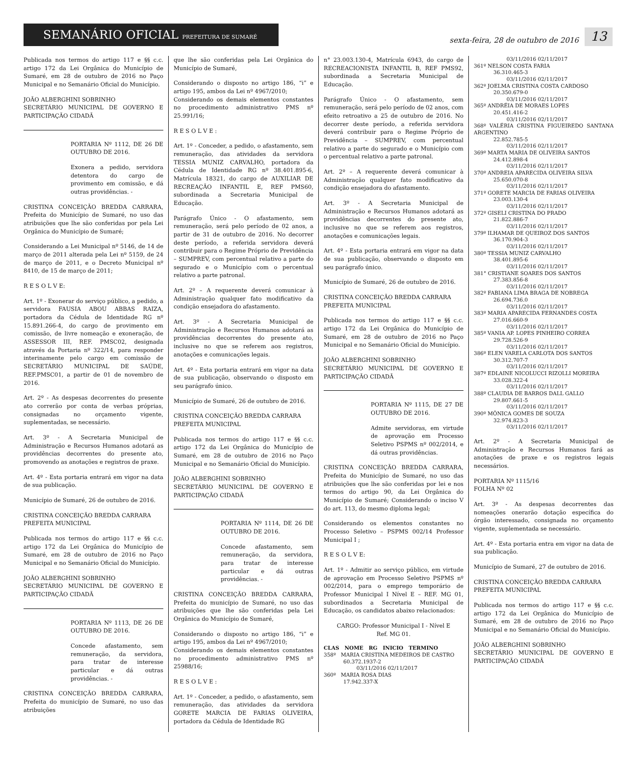SEMANÁRIO OFICIAL PREFEITURA DE SUMARÉ
sexta-feira, 28 de outubro de 2016
13
Publicada nos termos do artigo 117 e §§ c.c. artigo 172 da Lei Orgânica do Município de Sumaré, em 28 de outubro de 2016 no Paço Municipal e no Semanário Oficial do Município.
JOÃO ALBERGHINI SOBRINHO
SECRETÁRIO MUNICIPAL DE GOVERNO E PARTICIPAÇÃO CIDADÃ
PORTARIA Nº 1112, DE 26 DE OUTUBRO DE 2016.
Exonera a pedido, servidora detentora do cargo de provimento em comissão, e dá outras providências. -
CRISTINA CONCEIÇÃO BREDDA CARRARA, Prefeita do Município de Sumaré, no uso das atribuições que lhe são conferidas por pela Lei Orgânica do Município de Sumaré;
Considerando a Lei Municipal nº 5146, de 14 de março de 2011 alterada pela Lei nº 5159, de 24 de março de 2011, e o Decreto Municipal nº 8410, de 15 de março de 2011;
R E S O L V E:
Art. 1º - Exonerar do serviço público, a pedido, a servidora FAUSIA ABOU ABBAS RAIZA, portadora da Cédula de Identidade RG nº 15.891.266-4, do cargo de provimento em comissão, de livre nomeação e exoneração, de ASSESSOR III, REF. PMSC02, designada através da Portaria nº 322/14, para responder interinamente pelo cargo em comissão de SECRETÁRIO MUNICIPAL DE SAÚDE, REF.PMSC01, a partir de 01 de novembro de 2016.
Art. 2º - As despesas decorrentes do presente ato correrão por conta de verbas próprias, consignadas no orçamento vigente, suplementadas, se necessário.
Art. 3º - A Secretaria Municipal de Administração e Recursos Humanos adotará as providências decorrentes do presente ato, promovendo as anotações e registros de praxe.
Art. 4º - Esta portaria entrará em vigor na data de sua publicação.
Município de Sumaré, 26 de outubro de 2016.
CRISTINA CONCEIÇÃO BREDDA CARRARA
PREFEITA MUNICIPAL
Publicada nos termos do artigo 117 e §§ c.c. artigo 172 da Lei Orgânica do Município de Sumaré, em 28 de outubro de 2016 no Paço Municipal e no Semanário Oficial do Município.
JOÃO ALBERGHINI SOBRINHO
SECRETÁRIO MUNICIPAL DE GOVERNO E PARTICIPAÇÃO CIDADÃ
PORTARIA Nº 1113, DE 26 DE OUTUBRO DE 2016.
Concede afastamento, sem remuneração, da servidora, para tratar de interesse particular e dá outras providências. -
CRISTINA CONCEIÇÃO BREDDA CARRARA, Prefeita do município de Sumaré, no uso das atribuições
que lhe são conferidas pela Lei Orgânica do Município de Sumaré,
Considerando o disposto no artigo 186, “i” e artigo 195, ambos da Lei nº 4967/2010;
Considerando os demais elementos constantes no procedimento administrativo PMS nº 25.991/16;
R E S O L V E :
Art. 1º - Conceder, a pedido, o afastamento, sem remuneração, das atividades da servidora TESSIA MUNIZ CARVALHO, portadora da Cédula de Identidade RG nº 38.401.895-6, Matrícula 18321, do cargo de AUXILIAR DE RECREAÇÃO INFANTIL E, REF PMS60, subordinada a Secretaria Municipal de Educação.
Parágrafo Único - O afastamento, sem remuneração, será pelo período de 02 anos, a partir de 31 de outubro de 2016. No decorrer deste período, a referida servidora deverá contribuir para o Regime Próprio de Previdência – SUMPREV, com percentual relativo a parte do segurado e o Município com o percentual relativo a parte patronal.
Art. 2º – A requerente deverá comunicar à Administração qualquer fato modificativo da condição ensejadora do afastamento.
Art. 3º - A Secretaria Municipal de Administração e Recursos Humanos adotará as providências decorrentes do presente ato, inclusive no que se referem aos registros, anotações e comunicações legais.
Art. 4º - Esta portaria entrará em vigor na data de sua publicação, observando o disposto em seu parágrafo único.
Município de Sumaré, 26 de outubro de 2016.
CRISTINA CONCEIÇÃO BREDDA CARRARA
PREFEITA MUNICIPAL
Publicada nos termos do artigo 117 e §§ c.c. artigo 172 da Lei Orgânica do Município de Sumaré, em 28 de outubro de 2016 no Paço Municipal e no Semanário Oficial do Município.
JOÃO ALBERGHINI SOBRINHO
SECRETÁRIO MUNICIPAL DE GOVERNO E PARTICIPAÇÃO CIDADÃ
PORTARIA Nº 1114, DE 26 DE OUTUBRO DE 2016.
Concede afastamento, sem remuneração, da servidora, para tratar de interesse particular e dá outras providências. -
CRISTINA CONCEIÇÃO BREDDA CARRARA, Prefeita do município de Sumaré, no uso das atribuições que lhe são conferidas pela Lei Orgânica do Município de Sumaré,
Considerando o disposto no artigo 186, “i” e artigo 195, ambos da Lei nº 4967/2010;
Considerando os demais elementos constantes no procedimento administrativo PMS nº 25988/16;
R E S O L V E :
Art. 1º - Conceder, a pedido, o afastamento, sem remuneração, das atividades da servidora GORETE MARCIA DE FARIAS OLIVEIRA, portadora da Cédula de Identidade RG
n° 23.003.130-4, Matrícula 6943, do cargo de RECREACIONISTA INFANTIL B, REF PMS92, subordinada a Secretaria Municipal de Educação.
Parágrafo Único - O afastamento, sem remuneração, será pelo período de 02 anos, com efeito retroativo a 25 de outubro de 2016. No decorrer deste período, a referida servidora deverá contribuir para o Regime Próprio de Previdência – SUMPREV, com percentual relativo a parte do segurado e o Município com o percentual relativo a parte patronal.
Art. 2º – A requerente deverá comunicar à Administração qualquer fato modificativo da condição ensejadora do afastamento.
Art. 3º - A Secretaria Municipal de Administração e Recursos Humanos adotará as providências decorrentes do presente ato, inclusive no que se referem aos registros, anotações e comunicações legais.
Art. 4º - Esta portaria entrará em vigor na data de sua publicação, observando o disposto em seu parágrafo único.
Município de Sumaré, 26 de outubro de 2016.
CRISTINA CONCEIÇÃO BREDDA CARRARA
PREFEITA MUNICIPAL
Publicada nos termos do artigo 117 e §§ c.c. artigo 172 da Lei Orgânica do Município de Sumaré, em 28 de outubro de 2016 no Paço Municipal e no Semanário Oficial do Município.
JOÃO ALBERGHINI SOBRINHO
SECRETÁRIO MUNICIPAL DE GOVERNO E PARTICIPAÇÃO CIDADÃ
PORTARIA Nº 1115, DE 27 DE OUTUBRO DE 2016.
Admite servidoras, em virtude de aprovação em Processo Seletivo PSPMS nº 002/2014, e dá outras providências.
CRISTINA CONCEIÇÃO BREDDA CARRARA, Prefeita do Município de Sumaré, no uso das atribuições que lhe são conferidas por lei e nos termos do artigo 90, da Lei Orgânica do Município de Sumaré; Considerando o inciso V do art. 113, do mesmo diploma legal;
Considerando os elementos constantes no Processo Seletivo – PSPMS 002/14 Professor Municipal I ;
R E S O L V E:
Art. 1º - Admitir ao serviço público, em virtude de aprovação em Processo Seletivo PSPMS nº 002/2014, para o emprego temporário de Professor Municipal I Nível E – REF. MG 01, subordinados a Secretaria Municipal de Educação, os candidatos abaixo relacionados:
CARGO: Professor Municipal I - Nível E
Ref. MG 01.
CLAS NOME RG INICIO TERMINO
358º MARIA CRISTINA MEDEIROS DE CASTRO
60.372.1937-2
03/11/2016 02/11/2017
360º MARIA ROSA DIAS
17.942.337-X
03/11/2016 02/11/2017
361º NELSON COSTA FARIA
36.310.465-3
03/11/2016 02/11/2017
362º JOELMA CRISTINA COSTA CARDOSO
20.350.679-0
03/11/2016 02/11/2017
365º ANDRÉIA DE MORAES LOPES
20.451.416-2
03/11/2016 02/11/2017
368º VALÉRIA CRISTINA FIGUEIREDO SANTANA ARGENTINO
22.852.785-5
03/11/2016 02/11/2017
369º MARTA MARIA DE OLIVEIRA SANTOS
24.412.898-4
03/11/2016 02/11/2017
370º ANDREIA APARECIDA OLIVEIRA SILVA
25.650.070-8
03/11/2016 02/11/2017
371º GORETE MARCIA DE FARIAS OLIVEIRA
23.003.130-4
03/11/2016 02/11/2017
372º GISELI CRISTINA DO PRADO
21.822.886-7
03/11/2016 02/11/2017
379º ILHAMAR DE QUEIROZ DOS SANTOS
36.170.904-3
03/11/2016 02/11/2017
380º TESSIA MUNIZ CARVALHO
38.401.895-6
03/11/2016 02/11/2017
381° CRISTIANE SOARES DOS SANTOS
27.383.856-8
03/11/2016 02/11/2017
382º FABIANA LIMA BRAGA DE NOBREGA
26.694.736.0
03/11/2016 02/11/2017
383º MARIA APARECIDA FERNANDES COSTA
27.016.660-9
03/11/2016 02/11/2017
385º VANIA AP. LOPES PINHEIRO CORREA
29.728.526-9
03/11/2016 02/11/2017
386º ELEN VARELA CARLOTA DOS SANTOS
30.312.707-7
03/11/2016 02/11/2017
387º EDLAINE NICOLUCCI RIZOLLI MOREIRA
33.028.322-4
03/11/2016 02/11/2017
388º CLAUDIA DE BARROS DALL GALLO
29.807.661-5
03/11/2016 02/11/2017
390º MÔNICA GOMES DE SOUZA
32.974.823-3
03/11/2016 02/11/2017
Art. 2º - A Secretaria Municipal de Administração e Recursos Humanos fará as anotações de praxe e os registros legais necessários.
PORTARIA Nº 1115/16
FOLHA Nº 02
Art. 3º - As despesas decorrentes das nomeações onerarão dotação específica do órgão interessado, consignada no orçamento vigente, suplementada se necessário.
Art. 4º - Esta portaria entra em vigor na data de sua publicação.
Município de Sumaré, 27 de outubro de 2016.
CRISTINA CONCEIÇÃO BREDDA CARRARA
PREFEITA MUNICIPAL
Publicada nos termos do artigo 117 e §§ c.c. artigo 172 da Lei Orgânica do Município de Sumaré, em 28 de outubro de 2016 no Paço Municipal e no Semanário Oficial do Município.
JOÃO ALBERGHINI SOBRINHO
SECRETÁRIO MUNICIPAL DE GOVERNO E PARTICIPAÇÃO CIDADÃ